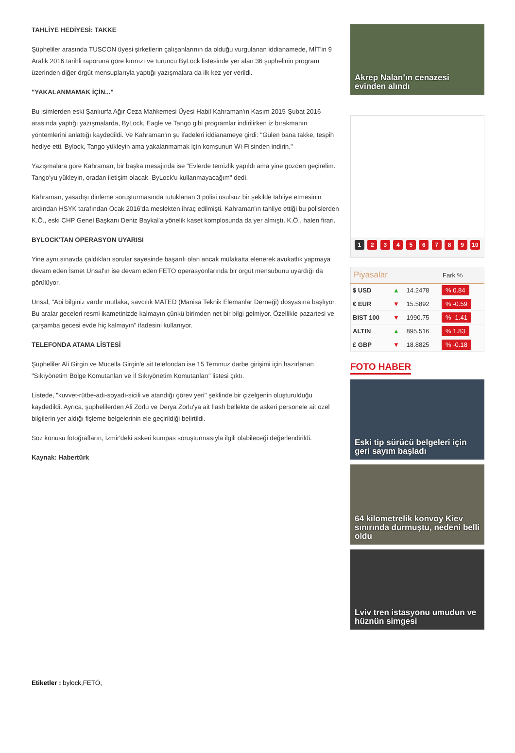TAHLİYE HEDİYESİ: TAKKE
Şüpheliler arasında TUSCON üyesi şirketlerin çalışanlarının da olduğu vurgulanan iddianamede, MİT'in 9 Aralık 2016 tarihli raporuna göre kırmızı ve turuncu ByLock listesinde yer alan 36 şüphelinin program üzerinden diğer örgüt mensuplarıyla yaptığı yazışmalara da ilk kez yer verildi.
"YAKALANMAMAK İÇİN..."
Bu isimlerden eski Şanlıurfa Ağır Ceza Mahkemesi Üyesi Habil Kahraman'ın Kasım 2015-Şubat 2016 arasında yaptığı yazışmalarda, ByLock, Eagle ve Tango gibi programlar indirilirken iz bırakmanın yöntemlerini anlattığı kaydedildi. Ve Kahraman'ın şu ifadeleri iddianameye girdi: "Gülen bana takke, tespih hediye etti. Bylock, Tango yükleyin ama yakalanmamak için komşunun Wi-Fi'sinden indirin."
Yazışmalara göre Kahraman, bir başka mesajında ise "Evlerde temizlik yapıldı ama yine gözden geçirelim. Tango'yu yükleyin, oradan iletişim olacak. ByLock'u kullanmayacağım" dedi.
Kahraman, yasadışı dinleme soruşturmasında tutuklanan 3 polisi usulsüz bir şekilde tahliye etmesinin ardından HSYK tarafından Ocak 2016'da meslekten ihraç edilmişti. Kahraman'ın tahliye ettiği bu polislerden K.Ö., eski CHP Genel Başkanı Deniz Baykal'a yönelik kaset komplosunda da yer almıştı. K.Ö., halen firari.
BYLOCK'TAN OPERASYON UYARISI
Yine aynı sınavda çaldıkları sorular sayesinde başarılı olan ancak mülakatta elenerek avukatlık yapmaya devam eden İsmet Ünsal'ın ise devam eden FETÖ operasyonlarında bir örgüt mensubunu uyardığı da görülüyor.
Ünsal, "Abi bilginiz vardır mutlaka, savcılık MATED (Manisa Teknik Elemanlar Derneği) dosyasına başlıyor. Bu aralar geceleri resmi ikametinizde kalmayın çünkü birimden net bir bilgi gelmiyor. Özellikle pazartesi ve çarşamba gecesi evde hiç kalmayın" ifadesini kullanıyor.
TELEFONDA ATAMA LİSTESİ
Şüpheliler Ali Girgin ve Mücella Girgin'e ait telefondan ise 15 Temmuz darbe girişimi için hazırlanan "Sıkıyönetim Bölge Komutanları ve İl Sıkıyönetim Komutanları" listesi çıktı.
Listede, "kuvvet-rütbe-adı-soyadı-sicili ve atandığı görev yeri" şeklinde bir çizelgenin oluşturulduğu kaydedildi. Ayrıca, şüphelilerden Ali Zorlu ve Derya Zorlu'ya ait flash bellekte de askeri personele ait özel bilgilerin yer aldığı fişleme belgelerinin ele geçirildiği belirtildi.
Söz konusu fotoğrafların, İzmir'deki askeri kumpas soruşturmasıyla ilgili olabileceği değerlendirildi.
Kaynak: Habertürk
Etiketler : bylock,FETÖ,
Akrep Nalan’ın cenazesi evinden alındı
1 2 3 4 5 6 7 8 9 10
| Piyasalar | | | Fark % |
| --- | --- | --- | --- |
| $ USD | ▲ | 14.2478 | % 0.84 |
| € EUR | ▼ | 15.5892 | % -0.59 |
| BIST 100 | ▼ | 1990.75 | % -1.41 |
| ALTIN | ▲ | 895.516 | % 1.83 |
| £ GBP | ▼ | 18.8825 | % -0.18 |
FOTO HABER
Eski tip sürücü belgeleri için geri sayım başladı
64 kilometrelik konvoy Kiev sınırında durmuştu, nedeni belli oldu
Lviv tren istasyonu umudun ve hüznün simgesi